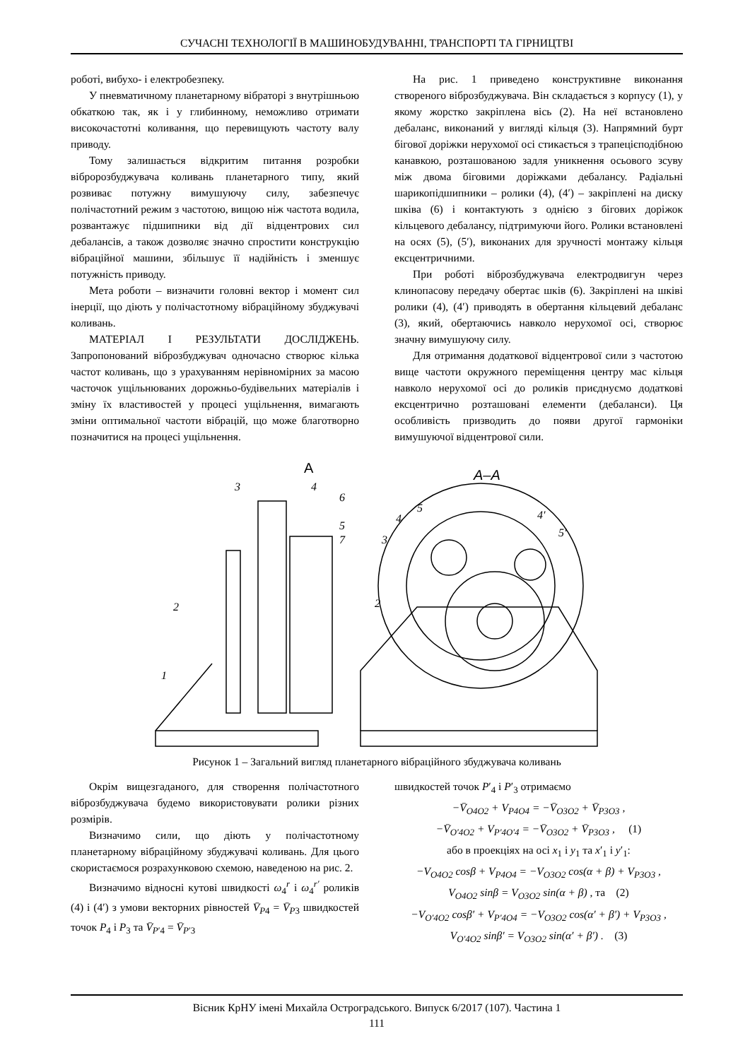СУЧАСНІ ТЕХНОЛОГІЇ В МАШИНОБУДУВАННІ, ТРАНСПОРТІ ТА ГІРНИЦТВІ
роботі, вибухо- і електробезпеку.
У пневматичному планетарному вібраторі з внутрішньою обкаткою так, як і у глибинному, неможливо отримати високочастотні коливання, що перевищують частоту валу приводу.
Тому залишається відкритим питання розробки вібророзбуджувача коливань планетарного типу, який розвиває потужну вимушуючу силу, забезпечує полічастотний режим з частотою, вищою ніж частота водила, розвантажує підшипники від дії відцентрових сил дебалансів, а також дозволяє значно спростити конструкцію вібраційної машини, збільшує її надійність і зменшує потужність приводу.
Мета роботи – визначити головні вектор і момент сил інерції, що діють у полічастотному вібраційному збуджувачі коливань.
МАТЕРІАЛ І РЕЗУЛЬТАТИ ДОСЛІДЖЕНЬ. Запропонований віброзбуджувач одночасно створює кілька частот коливань, що з урахуванням нерівномірних за масою часточок ущільнюваних дорожньо-будівельних матеріалів і зміну їх властивостей у процесі ущільнення, вимагають зміни оптимальної частоти вібрацій, що може благотворно позначитися на процесі ущільнення.
На рис. 1 приведено конструктивне виконання створеного віброзбуджувача. Він складається з корпусу (1), у якому жорстко закріплена вісь (2). На неї встановлено дебаланс, виконаний у вигляді кільця (3). Напрямний бурт бігової доріжки нерухомої осі стикається з трапецієподібною канавкою, розташованою задля уникнення осьового зсуву між двома біговими доріжками дебалансу. Радіальні шарикопідшипники – ролики (4), (4′) – закріплені на диску шківа (6) і контактують з однією з бігових доріжок кільцевого дебалансу, підтримуючи його. Ролики встановлені на осях (5), (5′), виконаних для зручності монтажу кільця ексцентричними.
При роботі віброзбуджувача електродвигун через клинопасову передачу обертає шків (6). Закріплені на шківі ролики (4), (4′) приводять в обертання кільцевий дебаланс (3), який, обертаючись навколо нерухомої осі, створює значну вимушуючу силу.
Для отримання додаткової відцентрової сили з частотою вище частоти окружного переміщення центру мас кільця навколо нерухомої осі до роликів приєднуємо додаткові ексцентрично розташовані елементи (дебаланси). Ця особливість призводить до появи другої гармоніки вимушуючої відцентрової сили.
A
A–A
3
4
6
5
7
2
1
5
4
3
4′
5′
2
Рисунок 1 – Загальний вигляд планетарного вібраційного збуджувача коливань
Окрім вищезгаданого, для створення полічастотного віброзбуджувача будемо використовувати ролики різних розмірів.
Визначимо сили, що діють у полічастотному планетарному вібраційному збуджувачі коливань. Для цього скористаємося розрахунковою схемою, наведеною на рис. 2.
Визначимо відносні кутові швидкості ω<sub>4</sub><sup>r</sup> і ω<sub>4</sub><sup>r′</sup> роликів (4) і (4′) з умови векторних рівностей V̄<sub>P4</sub> = V̄<sub>P3</sub> швидкостей точок P<sub>4</sub> і P<sub>3</sub> та V̄<sub>P′4</sub> = V̄<sub>P′3</sub>
швидкостей точок P′<sub>4</sub> і P′<sub>3</sub> отримаємо
−V̄<sub>O4O2</sub> + V<sub>P4O4</sub> = −V̄<sub>O3O2</sub> + V̄<sub>P3O3</sub> ,
−V̄<sub>O′4O2</sub> + V<sub>P′4O′4</sub> = −V̄<sub>O3O2</sub> + V̄<sub>P3O3</sub> , (1)
або в проекціях на осі x<sub>1</sub> і y<sub>1</sub> та x′<sub>1</sub> і y′<sub>1</sub>:
−V<sub>O4O2</sub> cosβ + V<sub>P4O4</sub> = −V<sub>O3O2</sub> cos(α + β) + V<sub>P3O3</sub> ,
V<sub>O4O2</sub> sinβ = V<sub>O3O2</sub> sin(α + β) , та (2)
−V<sub>O′4O2</sub> cosβ′ + V<sub>P′4O4</sub> = −V<sub>O3O2</sub> cos(α′ + β′) + V<sub>P3O3</sub> ,
V<sub>O′4O2</sub> sinβ′ = V<sub>O3O2</sub> sin(α′ + β′) . (3)
Вісник КрНУ імені Михайла Остроградського. Випуск 6/2017 (107). Частина 1
111